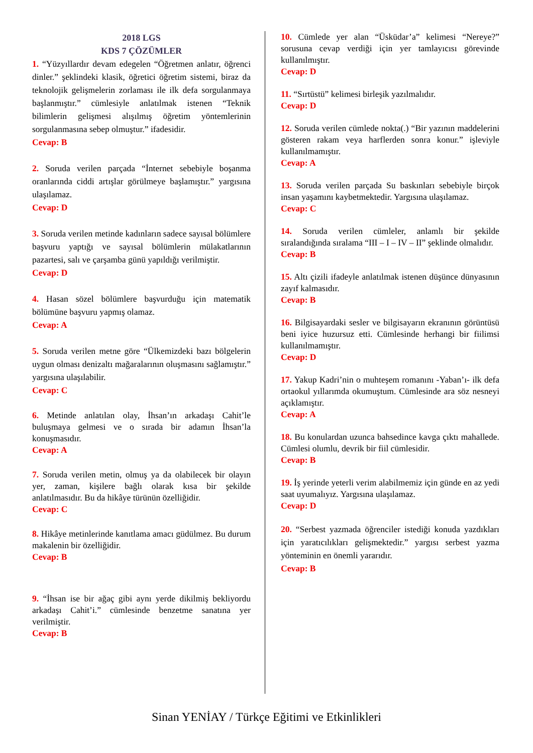2018 LGS
KDS 7 ÇÖZÜMLER
1. “Yüzyıllardır devam edegelen “Öğretmen anlatır, öğrenci dinler.” şeklindeki klasik, öğretici öğretim sistemi, biraz da teknolojik gelişmelerin zorlaması ile ilk defa sorgulanmaya başlanmıştır.” cümlesiyle anlatılmak istenen “Teknik bilimlerin gelişmesi alışılmış öğretim yöntemlerinin sorgulanmasına sebep olmuştur.” ifadesidir.
Cevap: B
2. Soruda verilen parçada “İnternet sebebiyle boşanma oranlarında ciddi artışlar görülmeye başlamıştır.” yargısına ulaşılamaz.
Cevap: D
3. Soruda verilen metinde kadınların sadece sayısal bölümlere başvuru yaptığı ve sayısal bölümlerin mülakatlarının pazartesi, salı ve çarşamba günü yapıldığı verilmiştir.
Cevap: D
4. Hasan sözel bölümlere başvurduğu için matematik bölümüne başvuru yapmış olamaz.
Cevap: A
5. Soruda verilen metne göre “Ülkemizdeki bazı bölgelerin uygun olması denizaltı mağaralarının oluşmasını sağlamıştır.” yargısına ulaşılabilir.
Cevap: C
6. Metinde anlatılan olay, İhsan’ın arkadaşı Cahit’le buluşmaya gelmesi ve o sırada bir adamın İhsan’la konuşmasıdır.
Cevap: A
7. Soruda verilen metin, olmuş ya da olabilecek bir olayın yer, zaman, kişilere bağlı olarak kısa bir şekilde anlatılmasıdır. Bu da hikâye türünün özelliğidir.
Cevap: C
8. Hikâye metinlerinde kanıtlama amacı güdülmez. Bu durum makalenin bir özelliğidir.
Cevap: B
9. “İhsan ise bir ağaç gibi aynı yerde dikilmiş bekliyordu arkadaşı Cahit’i.” cümlesinde benzetme sanatına yer verilmiştir.
Cevap: B
10. Cümlede yer alan “Üsküdar’a” kelimesi “Nereye?” sorusuna cevap verdiği için yer tamlayıcısı görevinde kullanılmıştır.
Cevap: D
11. “Sırtüstü” kelimesi birleşik yazılmalıdır.
Cevap: D
12. Soruda verilen cümlede nokta(.) “Bir yazının maddelerini gösteren rakam veya harflerden sonra konur.” işleviyle kullanılmamıştır.
Cevap: A
13. Soruda verilen parçada Su baskınları sebebiyle birçok insan yaşamını kaybetmektedir. Yargısına ulaşılamaz.
Cevap: C
14. Soruda verilen cümleler, anlamlı bir şekilde sıralandığında sıralama “III – I – IV – II” şeklinde olmalıdır.
Cevap: B
15. Altı çizili ifadeyle anlatılmak istenen düşünce dünyasının zayıf kalmasıdır.
Cevap: B
16. Bilgisayardaki sesler ve bilgisayarın ekranının görüntüsü beni iyice huzursuz etti. Cümlesinde herhangi bir fiilimsi kullanılmamıştır.
Cevap: D
17. Yakup Kadri’nin o muhteşem romanını -Yaban’ı- ilk defa ortaokul yıllarımda okumuştum. Cümlesinde ara söz nesneyi açıklamıştır.
Cevap: A
18. Bu konulardan uzunca bahsedince kavga çıktı mahallede. Cümlesi olumlu, devrik bir fiil cümlesidir.
Cevap: B
19. İş yerinde yeterli verim alabilmemiz için günde en az yedi saat uyumalıyız. Yargısına ulaşılamaz.
Cevap: D
20. “Serbest yazmada öğrenciler istediği konuda yazdıkları için yaratıcılıkları gelişmektedir.” yargısı serbest yazma yönteminin en önemli yararıdır.
Cevap: B
Sinan YENİAY / Türkçe Eğitimi ve Etkinlikleri